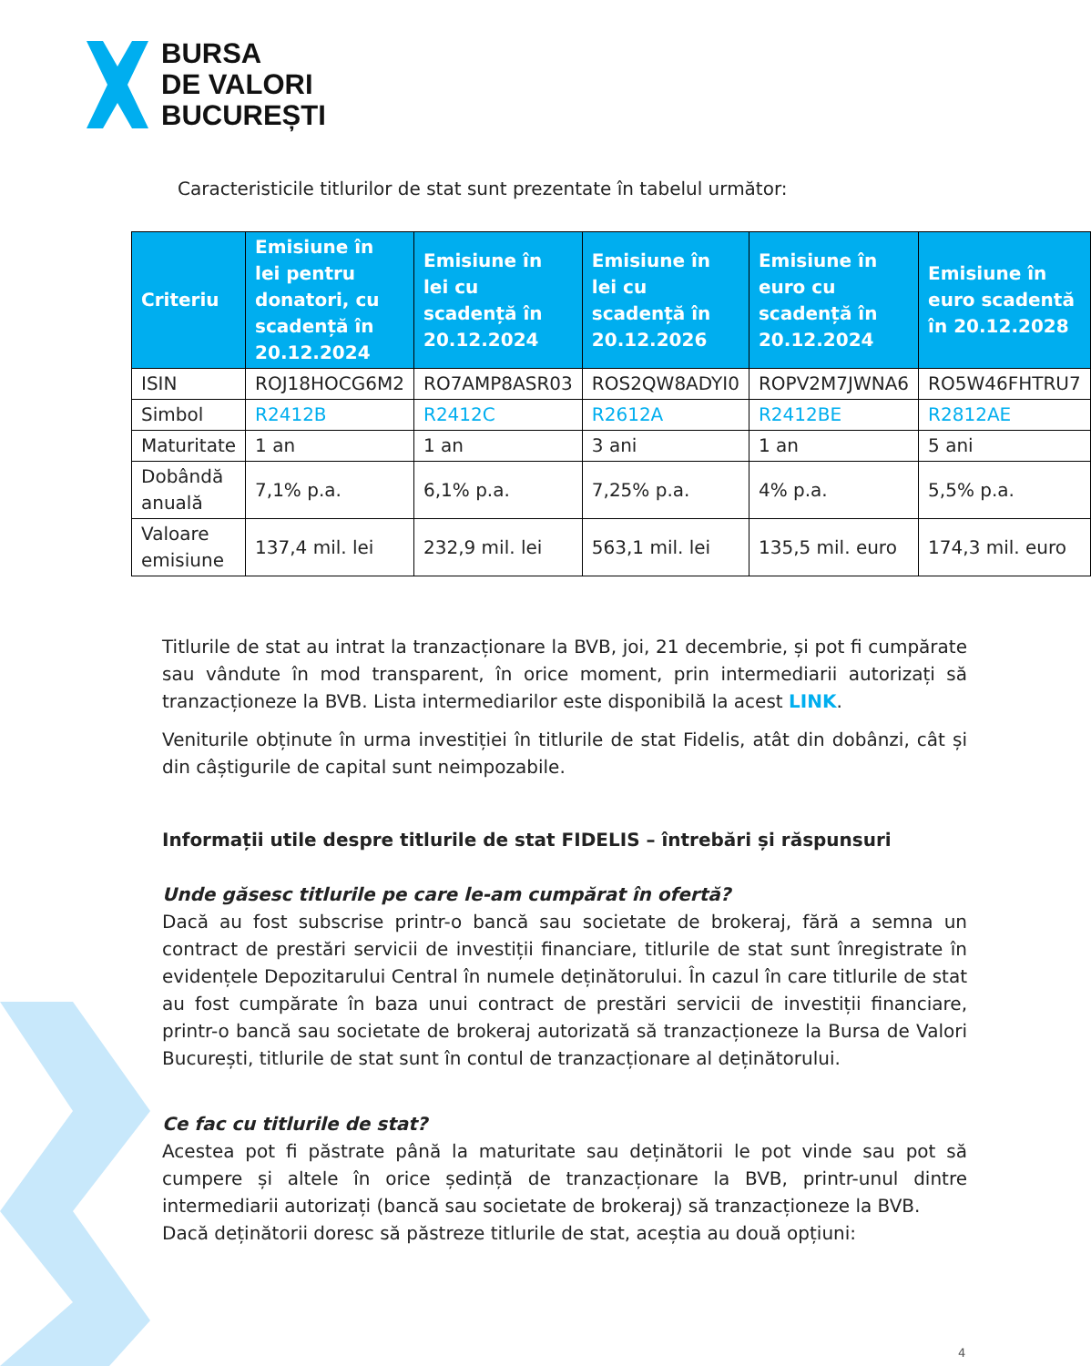BURSA
DE VALORI
BUCUREȘTI
Caracteristicile titlurilor de stat sunt prezentate în tabelul următor:
| Criteriu | Emisiune în lei pentru donatori, cu scadență în 20.12.2024 | Emisiune în lei cu scadență în 20.12.2024 | Emisiune în lei cu scadență în 20.12.2026 | Emisiune în euro cu scadență în 20.12.2024 | Emisiune în euro scadentă în 20.12.2028 |
| --- | --- | --- | --- | --- | --- |
| ISIN | ROJ18HOCG6M2 | RO7AMP8ASR03 | ROS2QW8ADYI0 | ROPV2M7JWNA6 | RO5W46FHTRU7 |
| Simbol | R2412B | R2412C | R2612A | R2412BE | R2812AE |
| Maturitate | 1 an | 1 an | 3 ani | 1 an | 5 ani |
| Dobândă anuală | 7,1% p.a. | 6,1% p.a. | 7,25% p.a. | 4% p.a. | 5,5% p.a. |
| Valoare emisiune | 137,4 mil. lei | 232,9 mil. lei | 563,1 mil. lei | 135,5 mil. euro | 174,3 mil. euro |
Titlurile de stat au intrat la tranzacționare la BVB, joi, 21 decembrie, și pot fi cumpărate sau vândute în mod transparent, în orice moment, prin intermediarii autorizați să tranzacționeze la BVB. Lista intermediarilor este disponibilă la acest LINK.
Veniturile obținute în urma investiției în titlurile de stat Fidelis, atât din dobânzi, cât și din câștigurile de capital sunt neimpozabile.
Informații utile despre titlurile de stat FIDELIS – întrebări și răspunsuri
Unde găsesc titlurile pe care le-am cumpărat în ofertă?
Dacă au fost subscrise printr-o bancă sau societate de brokeraj, fără a semna un contract de prestări servicii de investiții financiare, titlurile de stat sunt înregistrate în evidențele Depozitarului Central în numele deținătorului. În cazul în care titlurile de stat au fost cumpărate în baza unui contract de prestări servicii de investiții financiare, printr-o bancă sau societate de brokeraj autorizată să tranzacționeze la Bursa de Valori București, titlurile de stat sunt în contul de tranzacționare al deținătorului.
Ce fac cu titlurile de stat?
Acestea pot fi păstrate până la maturitate sau deținătorii le pot vinde sau pot să cumpere și altele în orice ședință de tranzacționare la BVB, printr-unul dintre intermediarii autorizați (bancă sau societate de brokeraj) să tranzacționeze la BVB.
Dacă deținătorii doresc să păstreze titlurile de stat, aceștia au două opțiuni:
4